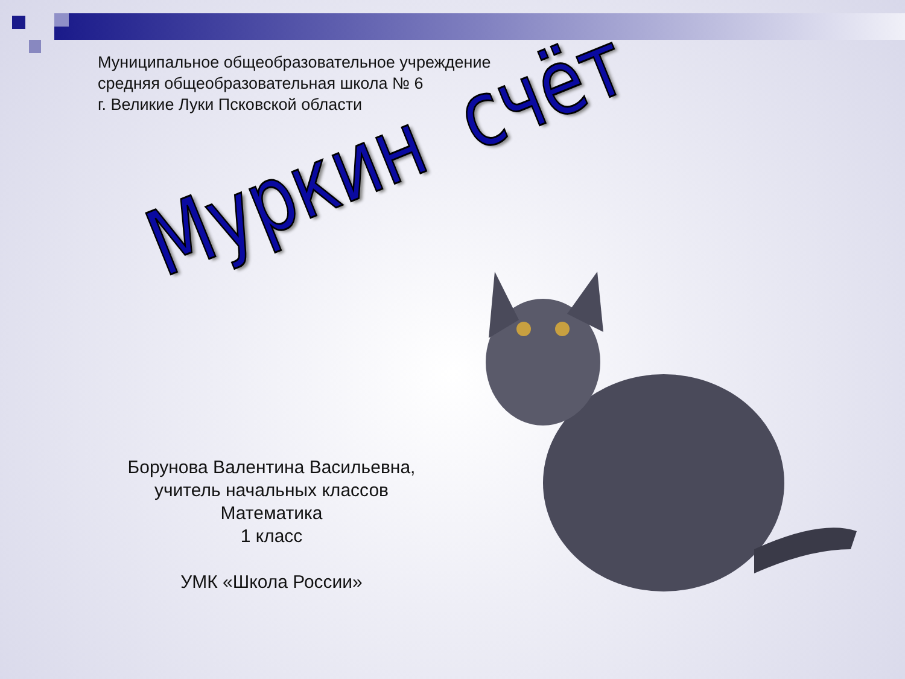Муниципальное общеобразовательное учреждение
средняя общеобразовательная школа № 6
г. Великие Луки Псковской области
Муркин счёт
Борунова Валентина Васильевна,
учитель начальных классов
Математика
1 класс
УМК «Школа России»